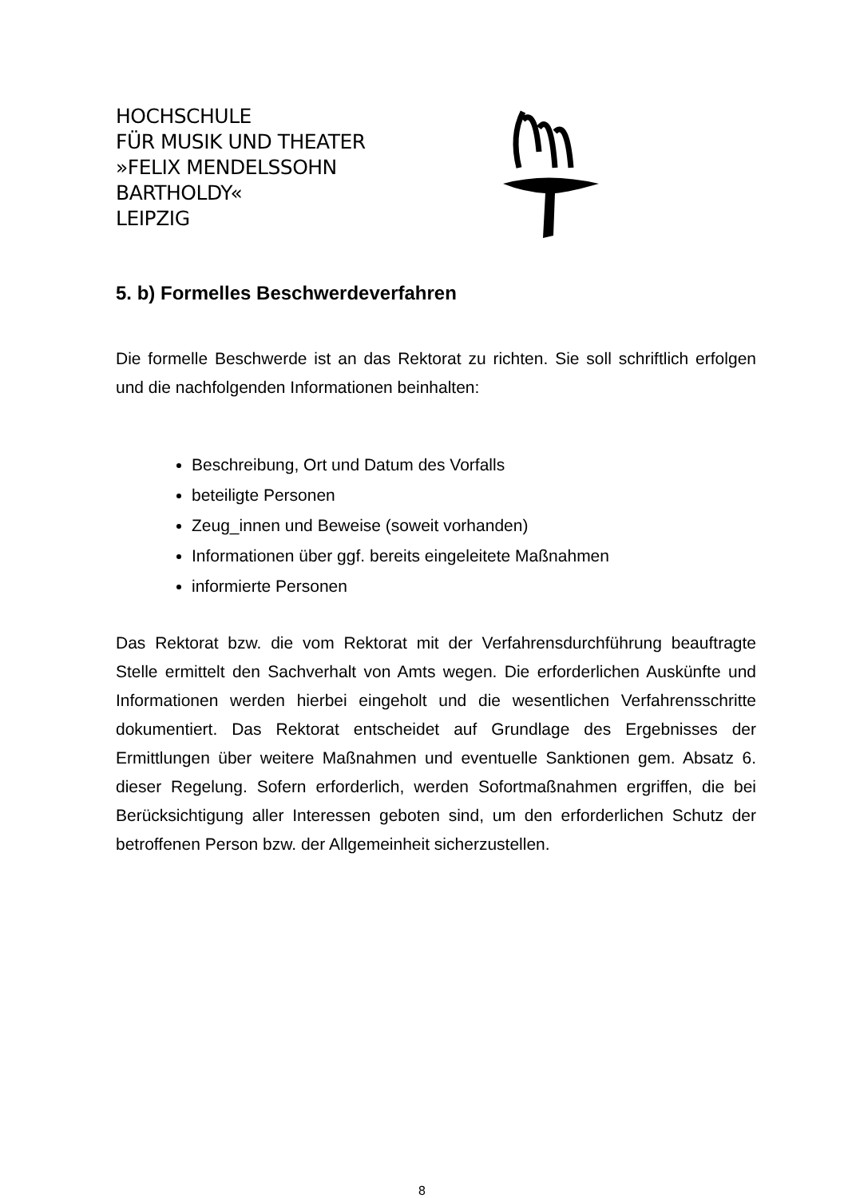HOCHSCHULE
FÜR MUSIK UND THEATER
»FELIX MENDELSSOHN
BARTHOLDY«
LEIPZIG
5. b) Formelles Beschwerdeverfahren
Die formelle Beschwerde ist an das Rektorat zu richten. Sie soll schriftlich erfolgen und die nachfolgenden Informationen beinhalten:
Beschreibung, Ort und Datum des Vorfalls
beteiligte Personen
Zeug_innen und Beweise (soweit vorhanden)
Informationen über ggf. bereits eingeleitete Maßnahmen
informierte Personen
Das Rektorat bzw. die vom Rektorat mit der Verfahrensdurchführung beauftragte Stelle ermittelt den Sachverhalt von Amts wegen. Die erforderlichen Auskünfte und Informationen werden hierbei eingeholt und die wesentlichen Verfahrensschritte dokumentiert. Das Rektorat entscheidet auf Grundlage des Ergebnisses der Ermittlungen über weitere Maßnahmen und eventuelle Sanktionen gem. Absatz 6. dieser Regelung. Sofern erforderlich, werden Sofortmaßnahmen ergriffen, die bei Berücksichtigung aller Interessen geboten sind, um den erforderlichen Schutz der betroffenen Person bzw. der Allgemeinheit sicherzustellen.
8